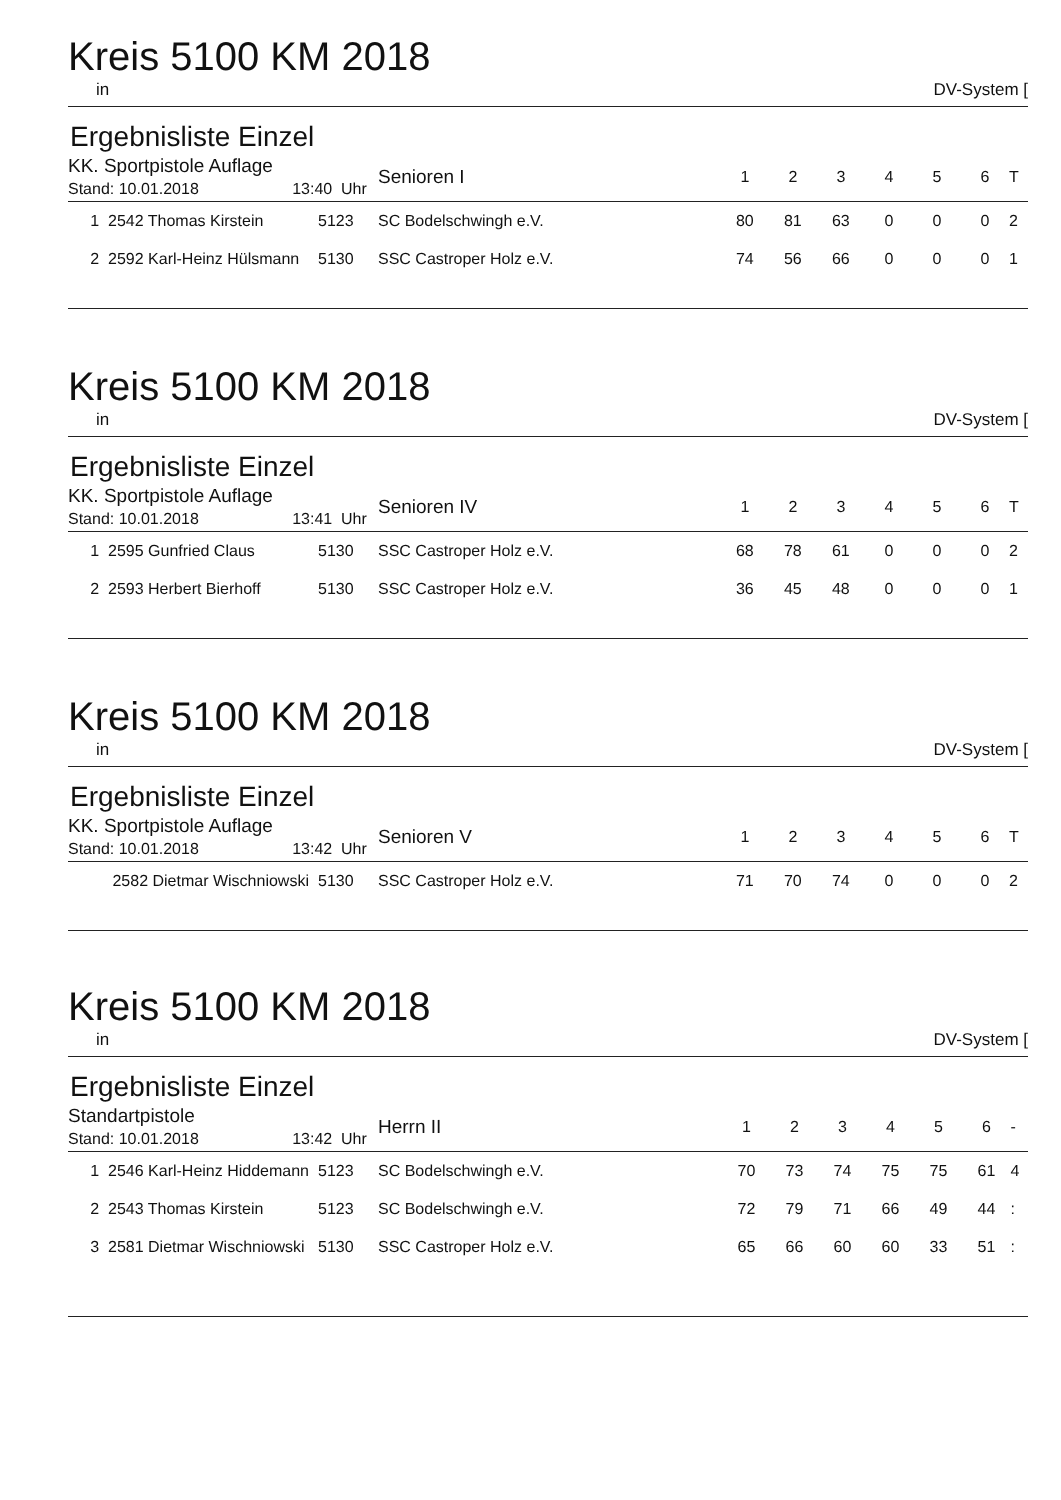Kreis 5100 KM 2018
in DV-System [
Ergebnisliste Einzel
| KK. Sportpistole Auflage Stand: 10.01.2018 13:40 Uhr | | | Senioren I | 1 | 2 | 3 | 4 | 5 | 6 | T |
| 1 2542 Thomas Kirstein | 5123 | | SC Bodelschwingh e.V. | 80 | 81 | 63 | 0 | 0 | 0 | 2 |
| 2 2592 Karl-Heinz Hülsmann | 5130 | | SSC Castroper Holz e.V. | 74 | 56 | 66 | 0 | 0 | 0 | 1 |
Kreis 5100 KM 2018
in DV-System [
Ergebnisliste Einzel
| KK. Sportpistole Auflage Stand: 10.01.2018 13:41 Uhr | | | Senioren IV | 1 | 2 | 3 | 4 | 5 | 6 | T |
| 1 2595 Gunfried Claus | 5130 | | SSC Castroper Holz e.V. | 68 | 78 | 61 | 0 | 0 | 0 | 2 |
| 2 2593 Herbert Bierhoff | 5130 | | SSC Castroper Holz e.V. | 36 | 45 | 48 | 0 | 0 | 0 | 1 |
Kreis 5100 KM 2018
in DV-System [
Ergebnisliste Einzel
| KK. Sportpistole Auflage Stand: 10.01.2018 13:42 Uhr | | | Senioren V | 1 | 2 | 3 | 4 | 5 | 6 | T |
| 2582 Dietmar Wischniowski | 5130 | | SSC Castroper Holz e.V. | 71 | 70 | 74 | 0 | 0 | 0 | 2 |
Kreis 5100 KM 2018
in DV-System [
Ergebnisliste Einzel
| Standartpistole Stand: 10.01.2018 13:42 Uhr | | | Herrn II | 1 | 2 | 3 | 4 | 5 | 6 | - |
| 1 2546 Karl-Heinz Hiddemann | 5123 | | SC Bodelschwingh e.V. | 70 | 73 | 74 | 75 | 75 | 61 | 4 |
| 2 2543 Thomas Kirstein | 5123 | | SC Bodelschwingh e.V. | 72 | 79 | 71 | 66 | 49 | 44 | : |
| 3 2581 Dietmar Wischniowski | 5130 | | SSC Castroper Holz e.V. | 65 | 66 | 60 | 60 | 33 | 51 | : |